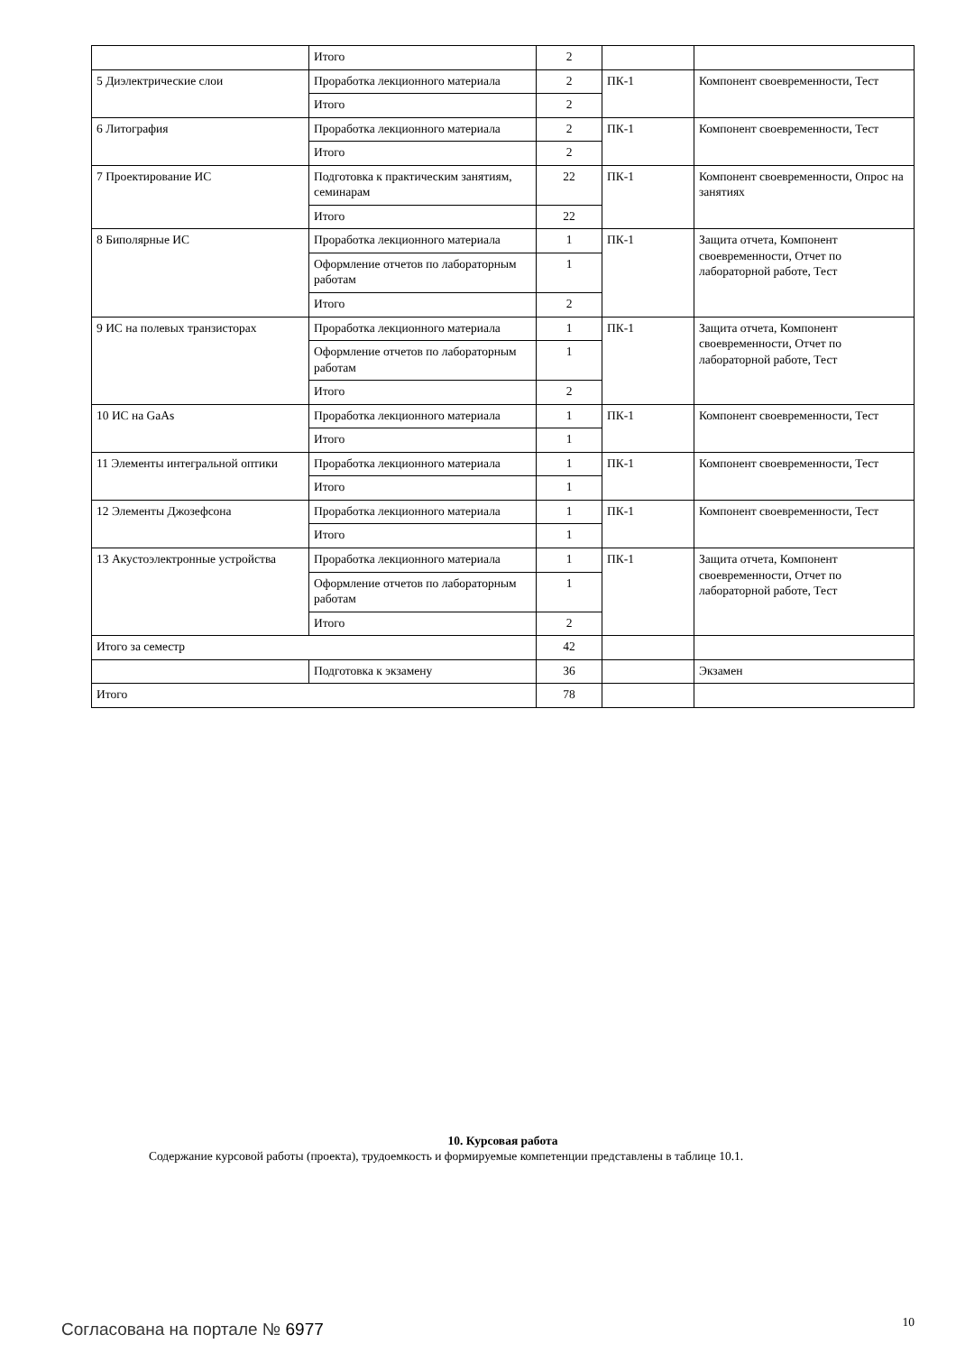| | Итого | 2 | | |
| 5 Диэлектрические слои | Проработка лекционного материала | 2 | ПК-1 | Компонент своевременности, Тест |
| | Итого | 2 | | |
| 6 Литография | Проработка лекционного материала | 2 | ПК-1 | Компонент своевременности, Тест |
| | Итого | 2 | | |
| 7 Проектирование ИС | Подготовка к практическим занятиям, семинарам | 22 | ПК-1 | Компонент своевременности, Опрос на занятиях |
| | Итого | 22 | | |
| 8 Биполярные ИС | Проработка лекционного материала | 1 | ПК-1 | Защита отчета, Компонент своевременности, Отчет по лабораторной работе, Тест |
| | Оформление отчетов по лабораторным работам | 1 | | |
| | Итого | 2 | | |
| 9 ИС на полевых транзисторах | Проработка лекционного материала | 1 | ПК-1 | Защита отчета, Компонент своевременности, Отчет по лабораторной работе, Тест |
| | Оформление отчетов по лабораторным работам | 1 | | |
| | Итого | 2 | | |
| 10 ИС на GaAs | Проработка лекционного материала | 1 | ПК-1 | Компонент своевременности, Тест |
| | Итого | 1 | | |
| 11 Элементы интегральной оптики | Проработка лекционного материала | 1 | ПК-1 | Компонент своевременности, Тест |
| | Итого | 1 | | |
| 12 Элементы Джозефсона | Проработка лекционного материала | 1 | ПК-1 | Компонент своевременности, Тест |
| | Итого | 1 | | |
| 13 Акустоэлектронные устройства | Проработка лекционного материала | 1 | ПК-1 | Защита отчета, Компонент своевременности, Отчет по лабораторной работе, Тест |
| | Оформление отчетов по лабораторным работам | 1 | | |
| | Итого | 2 | | |
| Итого за семестр | | 42 | | |
| | Подготовка к экзамену | 36 | | Экзамен |
| Итого | | 78 | | |
10. Курсовая работа
Содержание курсовой работы (проекта), трудоемкость и формируемые компетенции представлены в таблице 10.1.
Согласована на портале № 6977 10